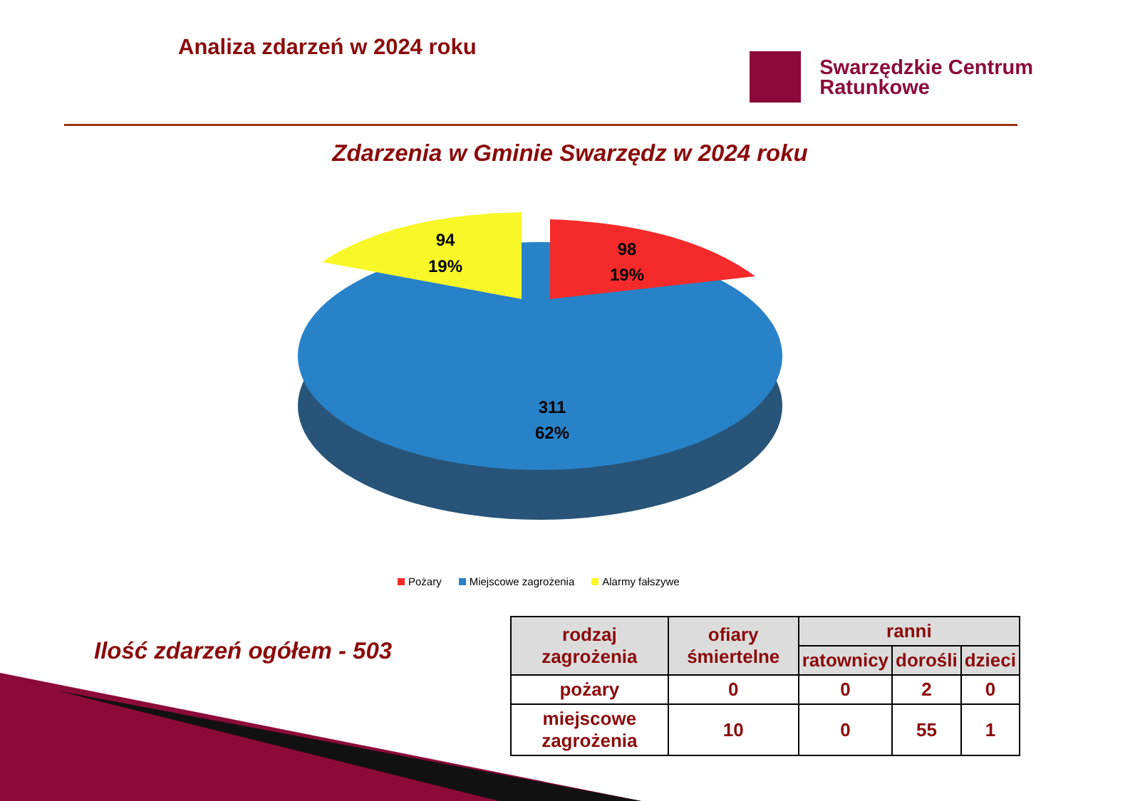Analiza zdarzeń w 2024 roku
Swarzędzkie Centrum
Ratunkowe
Zdarzenia w Gminie Swarzędz w 2024 roku
94
19%
98
19%
311
62%
Pożary Miejscowe zagrożenia Alarmy fałszywe
Ilość zdarzeń ogółem - 503
| rodzaj zagrożenia | ofiary śmiertelne | ranni | | |
| --- | --- | --- | --- | --- |
| | | ratownicy | dorośli | dzieci |
| pożary | 0 | 0 | 2 | 0 |
| miejscowe zagrożenia | 10 | 0 | 55 | 1 |